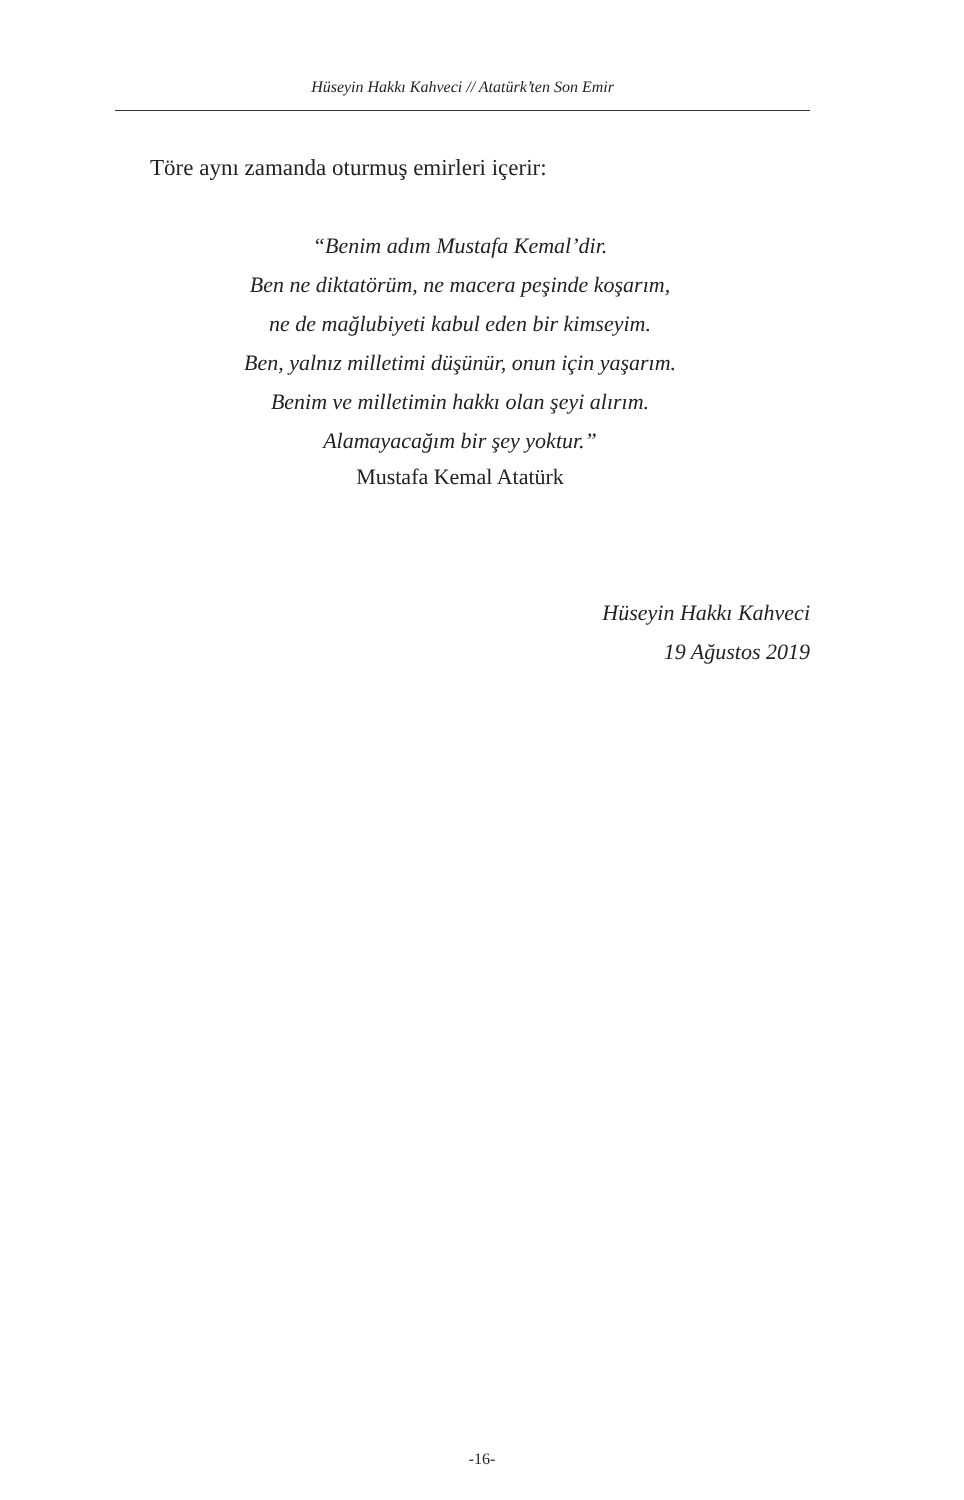Hüseyin Hakkı Kahveci // Atatürk’ten Son Emir
Töre aynı zamanda oturmuş emirleri içerir:
“Benim adım Mustafa Kemal’dir.
Ben ne diktatörüm, ne macera peşinde koşarım,
ne de mağlubiyeti kabul eden bir kimseyim.
Ben, yalnız milletimi düşünür, onun için yaşarım.
Benim ve milletimin hakkı olan şeyi alırım.
Alamayacağım bir şey yoktur.”
Mustafa Kemal Atatürk
Hüseyin Hakkı Kahveci
19 Ağustos 2019
-16-